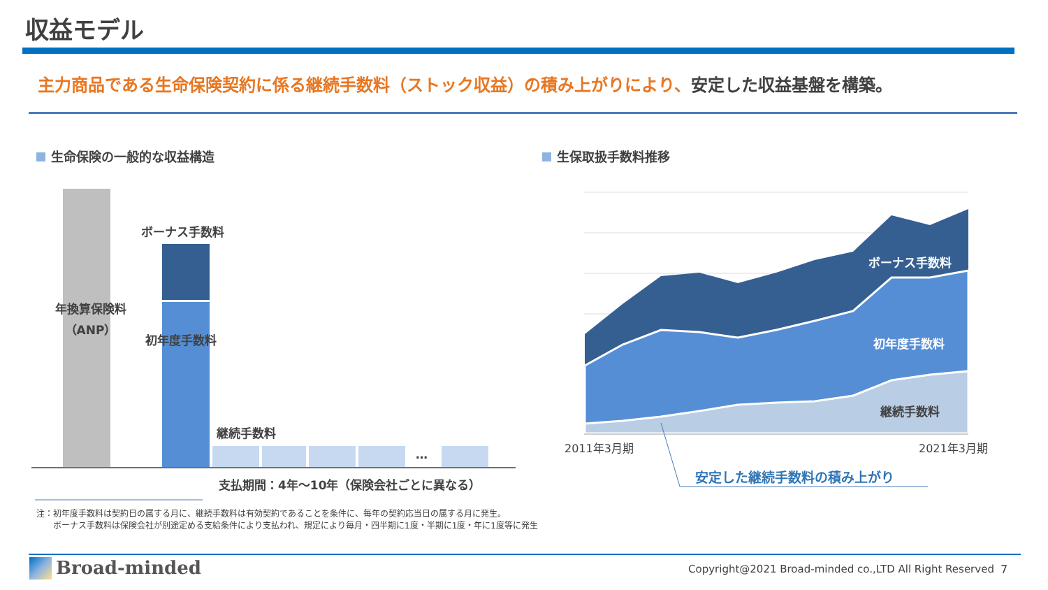収益モデル
主力商品である生命保険契約に係る継続手数料（ストック収益）の積み上がりにより、安定した収益基盤を構築。
生命保険の一般的な収益構造 生保取扱手数料推移
年換算保険料
（ANP）
ボーナス手数料
初年度手数料
継続手数料
…
支払期間：4年～10年（保険会社ごとに異なる）
ボーナス手数料
初年度手数料
継続手数料
2011年3月期 2021年3月期
安定した継続手数料の積み上がり
注：初年度手数料は契約日の属する月に、継続手数料は有効契約であることを条件に、毎年の契約応当日の属する月に発生。
　　ボーナス手数料は保険会社が別途定める支給条件により支払われ、規定により毎月・四半期に1度・半期に1度・年に1度等に発生
Broad-minded
Copyright@2021 Broad-minded co.,LTD All Right Reserved
7